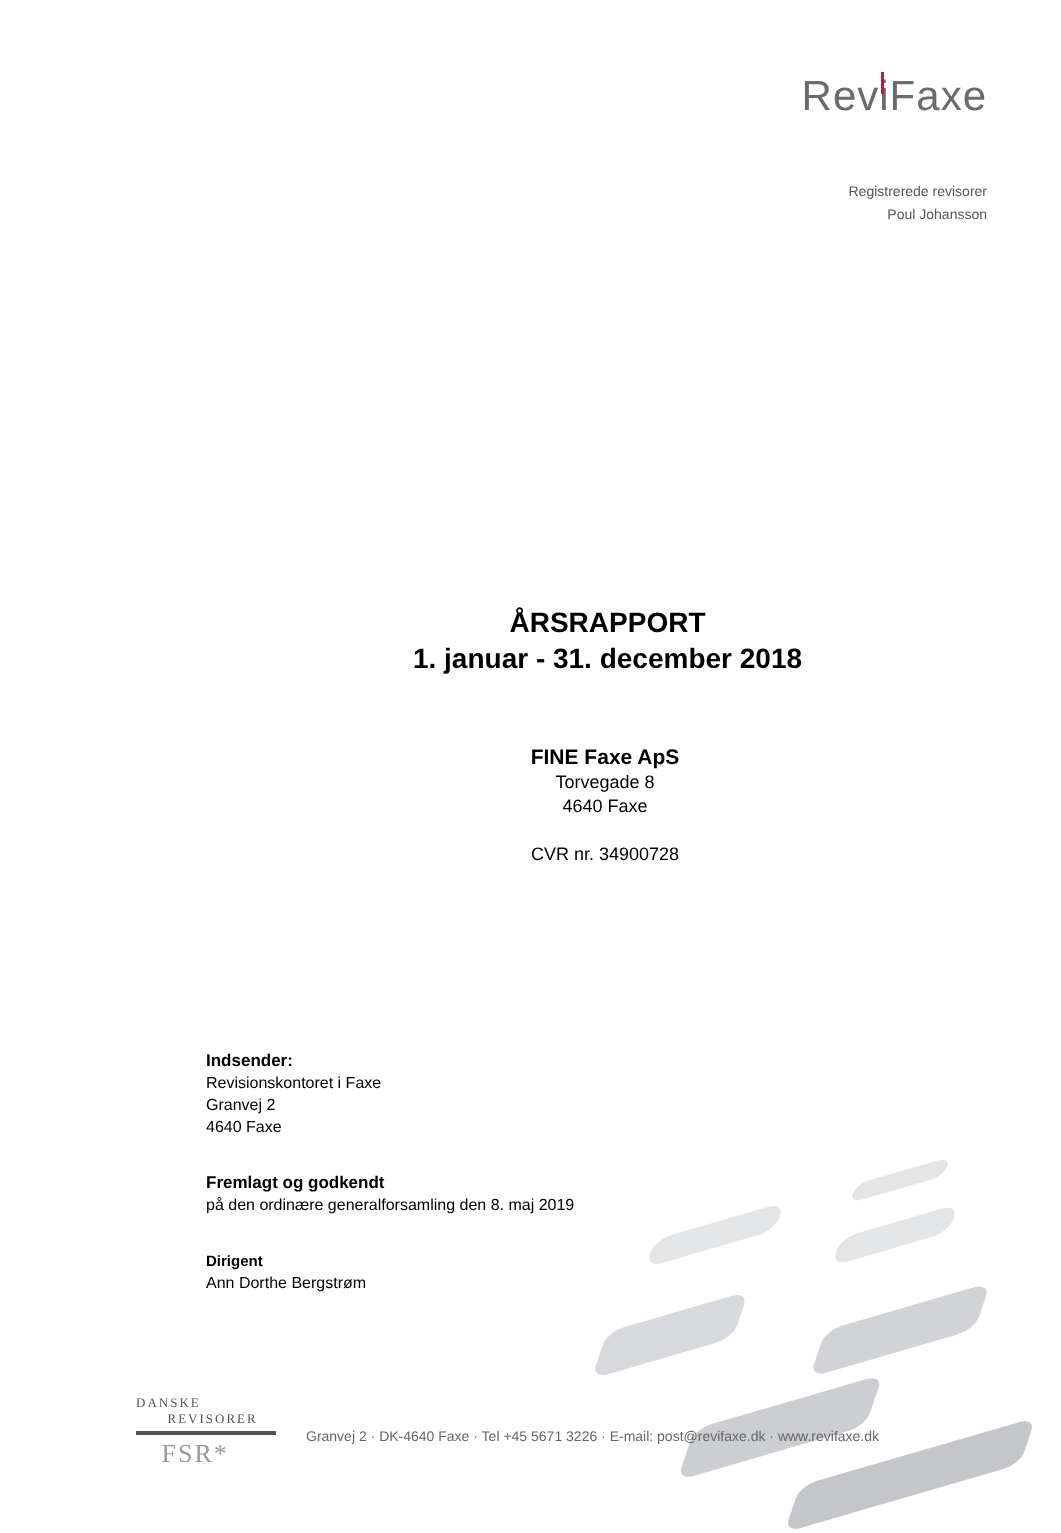ReviFaxe
Registrerede revisorer
Poul Johansson
ÅRSRAPPORT
1. januar - 31. december 2018
FINE Faxe ApS
Torvegade 8
4640 Faxe
CVR nr. 34900728
Indsender:
Revisionskontoret i Faxe
Granvej 2
4640 Faxe
Fremlagt og godkendt
på den ordinære generalforsamling den 8. maj 2019
Dirigent
Ann Dorthe Bergstrøm
DANSKE
REVISORER
FSR*
Granvej 2 · DK-4640 Faxe · Tel +45 5671 3226 · E-mail: post@revifaxe.dk · www.revifaxe.dk